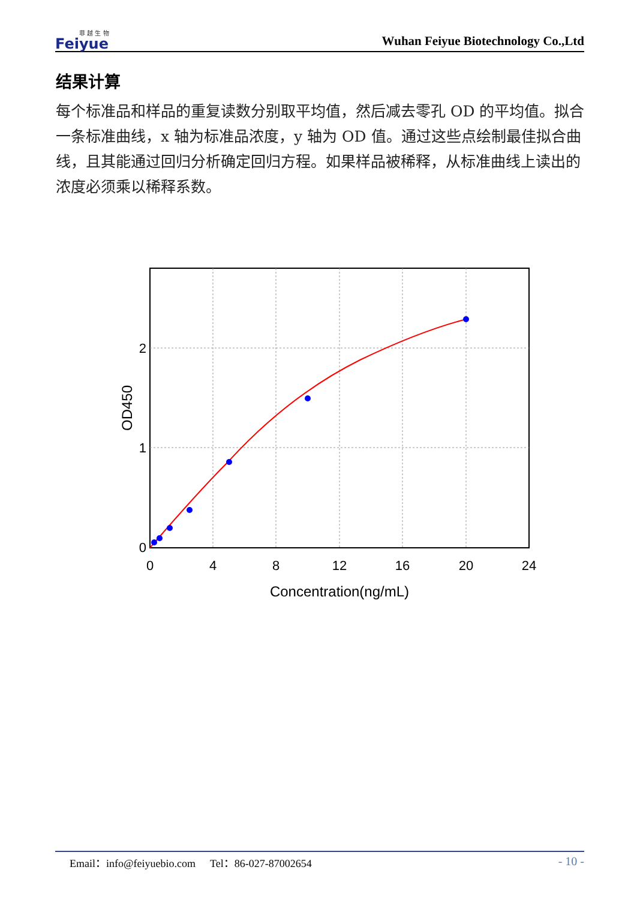菲 越 生 物
Feiyue
Wuhan Feiyue Biotechnology Co.,Ltd
结果计算
每个标准品和样品的重复读数分别取平均值，然后减去零孔 OD 的平均值。拟合一条标准曲线，x 轴为标准品浓度，y 轴为 OD 值。通过这些点绘制最佳拟合曲线，且其能通过回归分析确定回归方程。如果样品被稀释，从标准曲线上读出的浓度必须乘以稀释系数。
0
4
8
12
16
20
24
Concentration(ng/mL)
0
1
2
OD450
Email：info@feiyuebio.com Tel：86-027-87002654
- 10 -